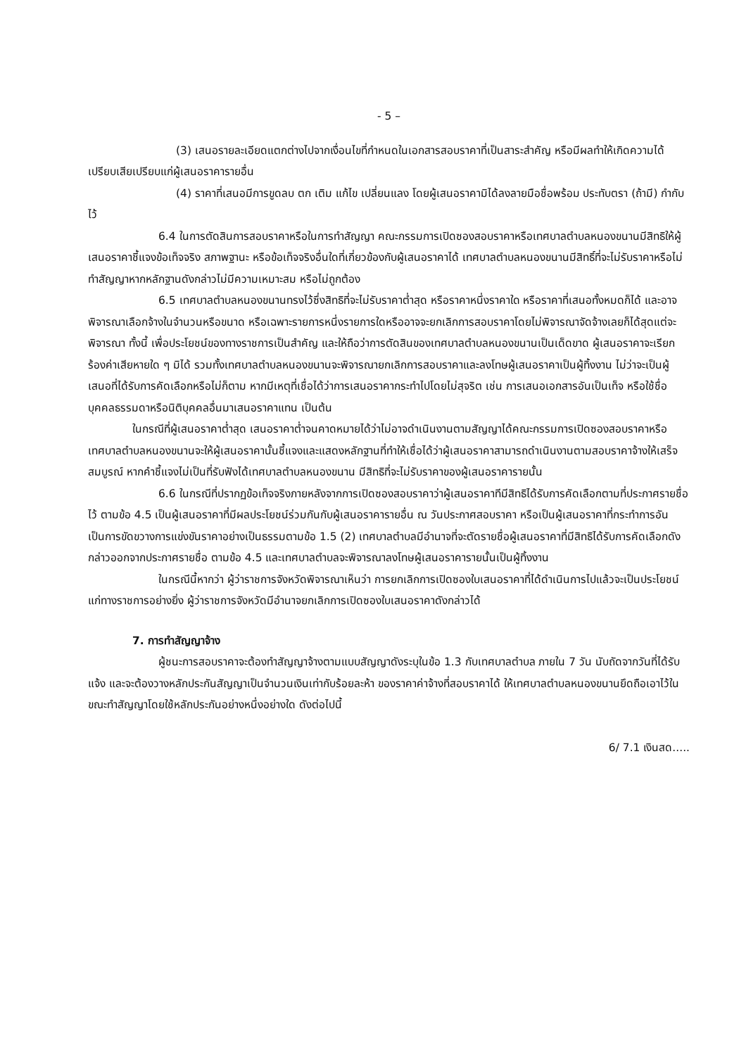- 5 –
(3) เสนอรายละเอียดแตกต่างไปจากเงื่อนไขที่กำหนดในเอกสารสอบราคาที่เป็นสาระสำคัญ หรือมีผลทำให้เกิดความได้เปรียบเสียเปรียบแก่ผู้เสนอราคารายอื่น
(4) ราคาที่เสนอมีการขูดลบ ตก เติม แก้ไข เปลี่ยนแลง โดยผู้เสนอราคามิได้ลงลายมือชื่อพร้อม ประทับตรา (ถ้ามี) กำกับไว้
6.4 ในการตัดสินการสอบราคาหรือในการทำสัญญา คณะกรรมการเปิดซองสอบราคาหรือเทศบาลตำบลหนองขนานมีสิทธิให้ผู้เสนอราคาชี้แจงข้อเท็จจริง สภาพฐานะ หรือข้อเท็จจริงอื่นใดที่เกี่ยวข้องกับผู้เสนอราคาได้ เทศบาลตำบลหนองขนานมีสิทธิ์ที่จะไม่รับราคาหรือไม่ทำสัญญาหากหลักฐานดังกล่าวไม่มีความเหมาะสม หรือไม่ถูกต้อง
6.5 เทศบาลตำบลหนองขนานทรงไว้ซึ่งสิทธิที่จะไม่รับราคาต่ำสุด หรือราคาหนึ่งราคาใด หรือราคาที่เสนอทั้งหมดก็ได้ และอาจพิจารณาเลือกจ้างในจำนวนหรือขนาด หรือเฉพาะรายการหนึ่งรายการใดหรืออาจจะยกเลิกการสอบราคาโดยไม่พิจารณาจัดจ้างเลยก็ได้สุดแต่จะพิจารณา ทั้งนี้ เพื่อประโยชน์ของทางราชการเป็นสำคัญ และให้ถือว่าการตัดสินของเทศบาลตำบลหนองขนานเป็นเด็ดขาด ผู้เสนอราคาจะเรียกร้องค่าเสียหายใด ๆ มิได้ รวมทั้งเทศบาลตำบลหนองขนานจะพิจารณายกเลิกการสอบราคาและลงโทษผู้เสนอราคาเป็นผู้ทิ้งงาน ไม่ว่าจะเป็นผู้เสนอที่ได้รับการคัดเลือกหรือไม่ก็ตาม หากมีเหตุที่เชื่อได้ว่าการเสนอราคากระทำไปโดยไม่สุจริต เช่น การเสนอเอกสารอันเป็นเท็จ หรือใช้ชื่อบุคคลธรรมดาหรือนิติบุคคลอื่นมาเสนอราคาแทน เป็นต้น
ในกรณีที่ผู้เสนอราคาต่ำสุด เสนอราคาต่ำจนคาดหมายได้ว่าไม่อาจดำเนินงานตามสัญญาได้คณะกรรมการเปิดซองสอบราคาหรือเทศบาลตำบลหนองขนานจะให้ผู้เสนอราคานั้นชี้แจงและแสดงหลักฐานที่ทำให้เชื่อได้ว่าผู้เสนอราคาสามารถดำเนินงานตามสอบราคาจ้างให้เสร็จสมบูรณ์ หากคำชี้แจงไม่เป็นที่รับฟังได้เทศบาลตำบลหนองขนาน มีสิทธิที่จะไม่รับราคาของผู้เสนอราคารายนั้น
6.6 ในกรณีที่ปรากฏข้อเท็จจริงภายหลังจากการเปิดซองสอบราคาว่าผู้เสนอราคาทีมีสิทธิได้รับการคัดเลือกตามที่ประกาศรายชื่อไว้ ตามข้อ 4.5 เป็นผู้เสนอราคาที่มีผลประโยชน์ร่วมกันกับผู้เสนอราคารายอื่น ณ วันประกาศสอบราคา หรือเป็นผู้เสนอราคาที่กระทำการอันเป็นการขัดขวางการแข่งขันราคาอย่างเป็นธรรมตามข้อ 1.5 (2) เทศบาลตำบลมีอำนาจที่จะตัดรายชื่อผู้เสนอราคาที่มีสิทธิได้รับการคัดเลือกดังกล่าวออกจากประกาศรายชื่อ ตามข้อ 4.5 และเทศบาลตำบลจะพิจารณาลงโทษผู้เสนอราคารายนั้นเป็นผู้ทิ้งงาน
ในกรณีนี้หากว่า ผู้ว่าราชการจังหวัดพิจารณาเห็นว่า การยกเลิกการเปิดซองใบเสนอราคาที่ได้ดำเนินการไปแล้วจะเป็นประโยชน์แก่ทางราชการอย่างยิ่ง ผู้ว่าราชการจังหวัดมีอำนาจยกเลิกการเปิดซองใบเสนอราคาดังกล่าวได้
7. การทำสัญญาจ้าง
ผู้ชนะการสอบราคาจะต้องทำสัญญาจ้างตามแบบสัญญาดังระบุในข้อ 1.3 กับเทศบาลตำบล ภายใน 7 วัน นับถัดจากวันที่ได้รับแจ้ง และจะต้องวางหลักประกันสัญญาเป็นจำนวนเงินเท่ากับร้อยละห้า ของราคาค่าจ้างที่สอบราคาได้ ให้เทศบาลตำบลหนองขนานยึดถือเอาไว้ในขณะทำสัญญาโดยใช้หลักประกันอย่างหนึ่งอย่างใด ดังต่อไปนี้
6/ 7.1 เงินสด.....